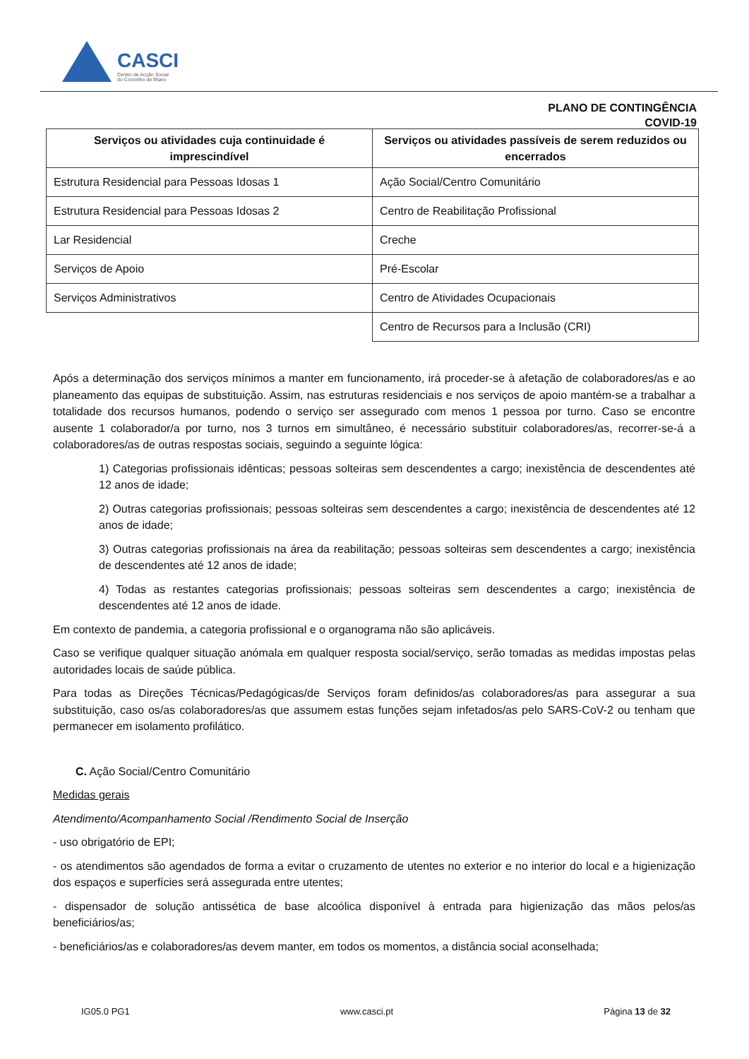CASCI
Centro de Acção Social
do Concelho de Ílhavo
PLANO DE CONTINGÊNCIA
COVID-19
| Serviços ou atividades cuja continuidade é imprescindível | Serviços ou atividades passíveis de serem reduzidos ou encerrados |
| --- | --- |
| Estrutura Residencial para Pessoas Idosas 1 | Ação Social/Centro Comunitário |
| Estrutura Residencial para Pessoas Idosas 2 | Centro de Reabilitação Profissional |
| Lar Residencial | Creche |
| Serviços de Apoio | Pré-Escolar |
| Serviços Administrativos | Centro de Atividades Ocupacionais |
| | Centro de Recursos para a Inclusão (CRI) |
Após a determinação dos serviços mínimos a manter em funcionamento, irá proceder-se à afetação de colaboradores/as e ao planeamento das equipas de substituição. Assim, nas estruturas residenciais e nos serviços de apoio mantém-se a trabalhar a totalidade dos recursos humanos, podendo o serviço ser assegurado com menos 1 pessoa por turno. Caso se encontre ausente 1 colaborador/a por turno, nos 3 turnos em simultâneo, é necessário substituir colaboradores/as, recorrer-se-á a colaboradores/as de outras respostas sociais, seguindo a seguinte lógica:
1) Categorias profissionais idênticas; pessoas solteiras sem descendentes a cargo; inexistência de descendentes até 12 anos de idade;
2) Outras categorias profissionais; pessoas solteiras sem descendentes a cargo; inexistência de descendentes até 12 anos de idade;
3) Outras categorias profissionais na área da reabilitação; pessoas solteiras sem descendentes a cargo; inexistência de descendentes até 12 anos de idade;
4) Todas as restantes categorias profissionais; pessoas solteiras sem descendentes a cargo; inexistência de descendentes até 12 anos de idade.
Em contexto de pandemia, a categoria profissional e o organograma não são aplicáveis.
Caso se verifique qualquer situação anómala em qualquer resposta social/serviço, serão tomadas as medidas impostas pelas autoridades locais de saúde pública.
Para todas as Direções Técnicas/Pedagógicas/de Serviços foram definidos/as colaboradores/as para assegurar a sua substituição, caso os/as colaboradores/as que assumem estas funções sejam infetados/as pelo SARS-CoV-2 ou tenham que permanecer em isolamento profilático.
C. Ação Social/Centro Comunitário
Medidas gerais
Atendimento/Acompanhamento Social /Rendimento Social de Inserção
- uso obrigatório de EPI;
- os atendimentos são agendados de forma a evitar o cruzamento de utentes no exterior e no interior do local e a higienização dos espaços e superfícies será assegurada entre utentes;
- dispensador de solução antissética de base alcoólica disponível à entrada para higienização das mãos pelos/as beneficiários/as;
- beneficiários/as e colaboradores/as devem manter, em todos os momentos, a distância social aconselhada;
IG05.0 PG1 www.casci.pt Página 13 de 32